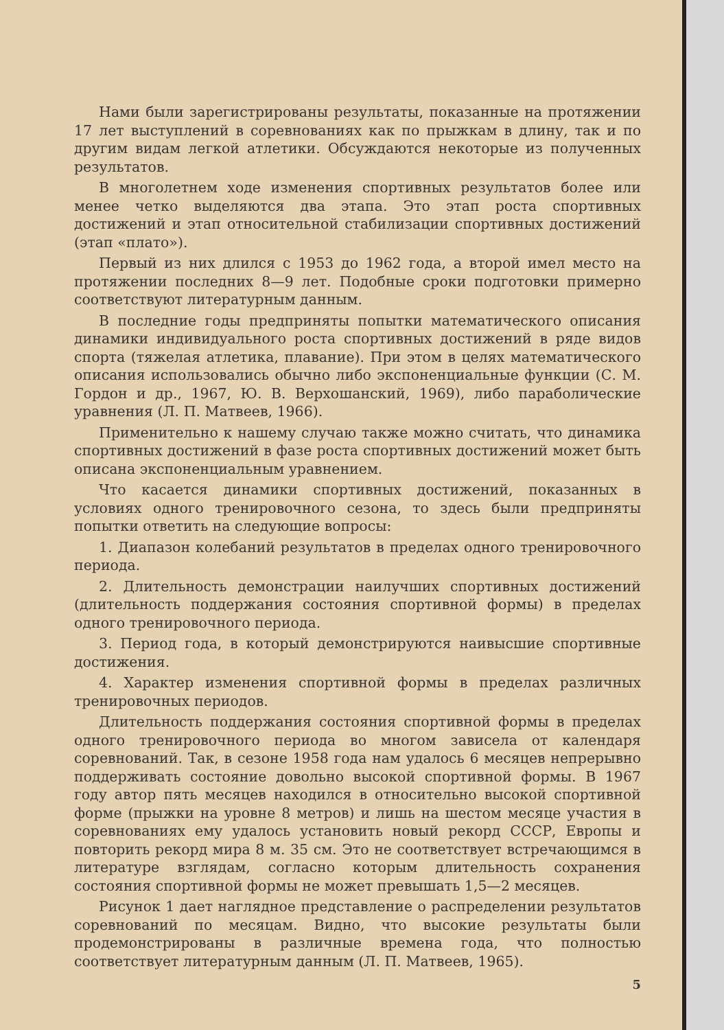Нами были зарегистрированы результаты, показанные на протяжении 17 лет выступлений в соревнованиях как по прыжкам в длину, так и по другим видам легкой атлетики. Обсуждаются некоторые из полученных результатов.
В многолетнем ходе изменения спортивных результатов более или менее четко выделяются два этапа. Это этап роста спортивных достижений и этап относительной стабилизации спортивных достижений (этап «плато»).
Первый из них длился с 1953 до 1962 года, а второй имел место на протяжении последних 8—9 лет. Подобные сроки подготовки примерно соответствуют литературным данным.
В последние годы предприняты попытки математического описания динамики индивидуального роста спортивных достижений в ряде видов спорта (тяжелая атлетика, плавание). При этом в целях математического описания использовались обычно либо экспоненциальные функции (С. М. Гордон и др., 1967, Ю. В. Верхошанский, 1969), либо параболические уравнения (Л. П. Матвеев, 1966).
Применительно к нашему случаю также можно считать, что динамика спортивных достижений в фазе роста спортивных достижений может быть описана экспоненциальным уравнением.
Что касается динамики спортивных достижений, показанных в условиях одного тренировочного сезона, то здесь были предприняты попытки ответить на следующие вопросы:
1. Диапазон колебаний результатов в пределах одного тренировочного периода.
2. Длительность демонстрации наилучших спортивных достижений (длительность поддержания состояния спортивной формы) в пределах одного тренировочного периода.
3. Период года, в который демонстрируются наивысшие спортивные достижения.
4. Характер изменения спортивной формы в пределах различных тренировочных периодов.
Длительность поддержания состояния спортивной формы в пределах одного тренировочного периода во многом зависела от календаря соревнований. Так, в сезоне 1958 года нам удалось 6 месяцев непрерывно поддерживать состояние довольно высокой спортивной формы. В 1967 году автор пять месяцев находился в относительно высокой спортивной форме (прыжки на уровне 8 метров) и лишь на шестом месяце участия в соревнованиях ему удалось установить новый рекорд СССР, Европы и повторить рекорд мира 8 м. 35 см. Это не соответствует встречающимся в литературе взглядам, согласно которым длительность сохранения состояния спортивной формы не может превышать 1,5—2 месяцев.
Рисунок 1 дает наглядное представление о распределении результатов соревнований по месяцам. Видно, что высокие результаты были продемонстрированы в различные времена года, что полностью соответствует литературным данным (Л. П. Матвеев, 1965).
5